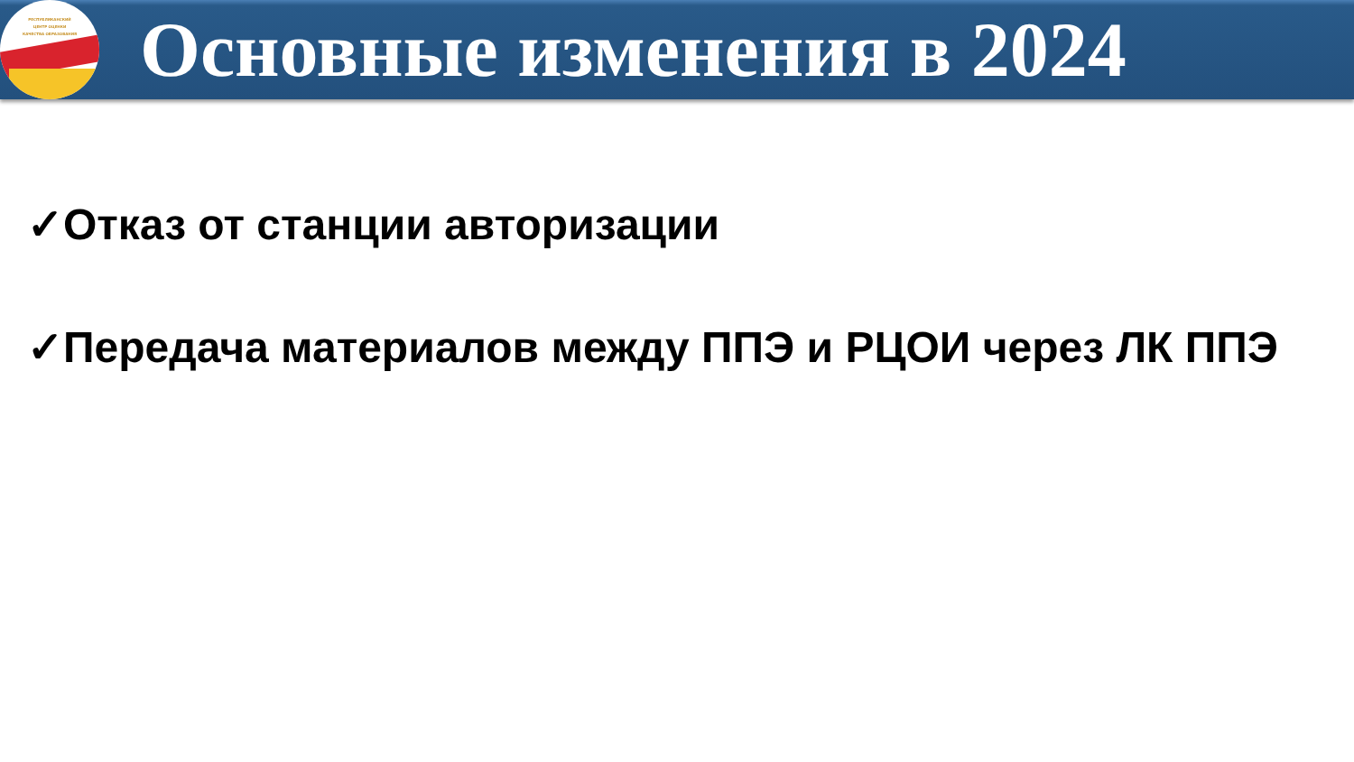РЕСПУБЛИКАНСКИЙ
ЦЕНТР ОЦЕНКИ
КАЧЕСТВА ОБРАЗОВАНИЯ
Основные изменения в 2024
✓Отказ от станции авторизации
✓Передача материалов между ППЭ и РЦОИ через ЛК ППЭ